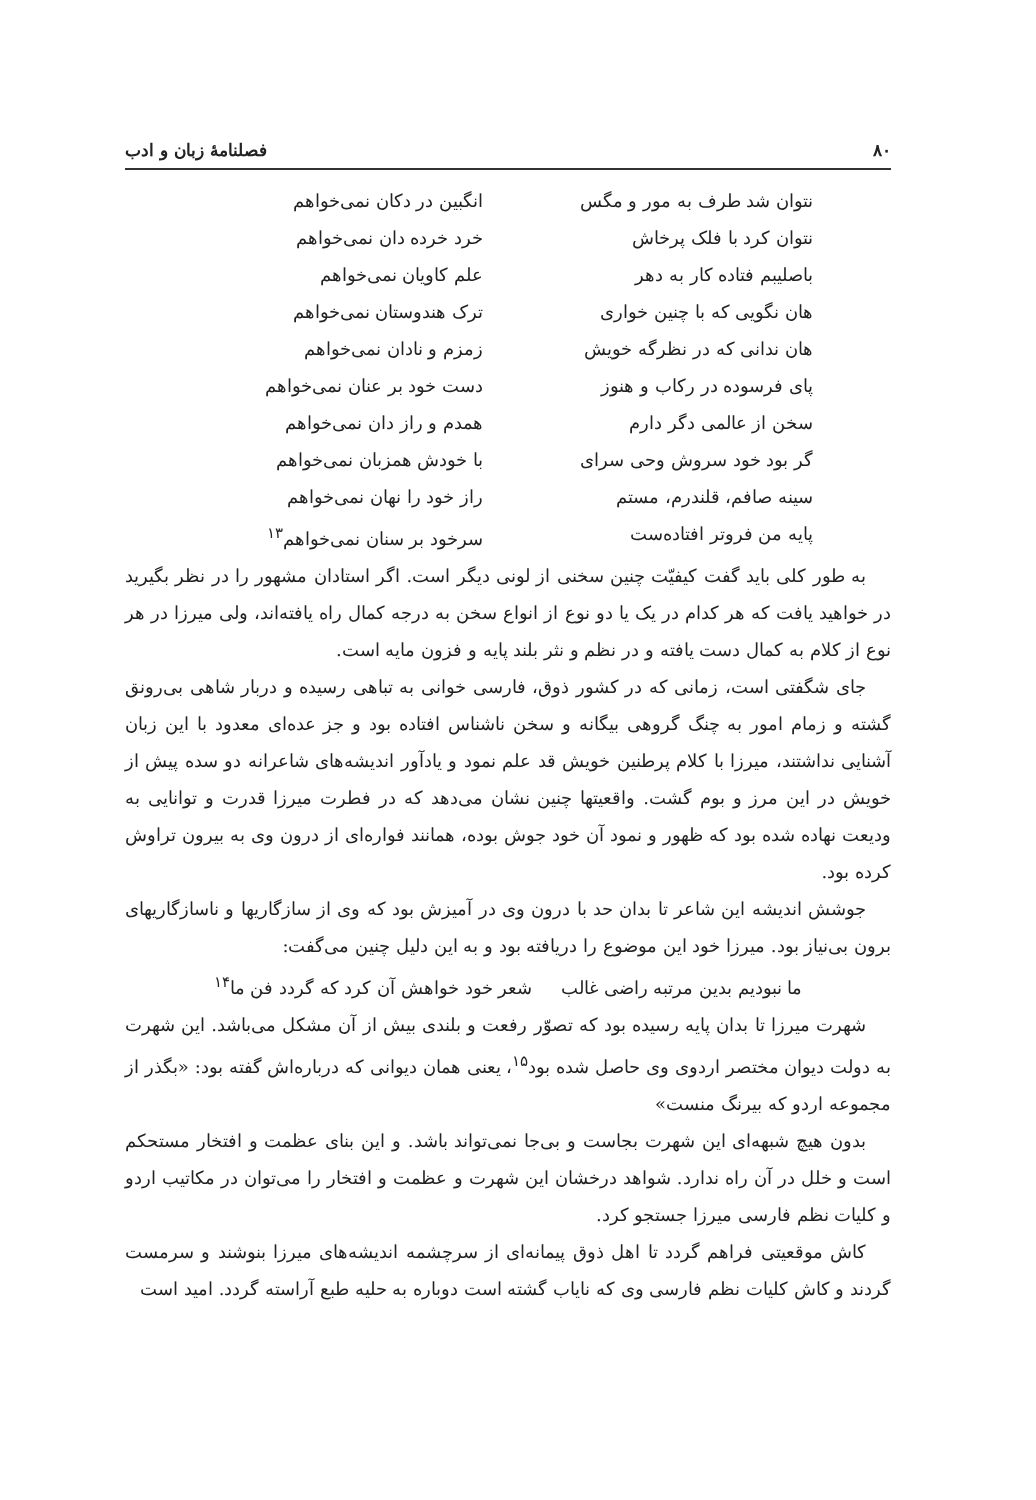۸۰ فصلنامهٔ زبان و ادب
نتوان شد طرف به مور و مگس
نتوان کرد با فلک پرخاش
باصلیبم فتاده کار به دهر
هان نگویی که با چنین خواری
هان ندانی که در نظرگه خویش
پای فرسوده در رکاب و هنوز
سخن از عالمی دگر دارم
گر بود خود سروش وحی سرای
سینه صافم، قلندرم، مستم
پایه من فروتر افتاده‌ست
انگبین در دکان نمی‌خواهم
خرد خرده دان نمی‌خواهم
علم کاویان نمی‌خواهم
ترک هندوستان نمی‌خواهم
زمزم و نادان نمی‌خواهم
دست خود بر عنان نمی‌خواهم
همدم و راز دان نمی‌خواهم
با خودش همزبان نمی‌خواهم
راز خود را نهان نمی‌خواهم
سرخود بر سنان نمی‌خواهم<sup>۱۳</sup>
به طور کلی باید گفت کیفیّت چنین سخنی از لونی دیگر است. اگر استادان مشهور را در نظر بگیرید در خواهید یافت که هر کدام در یک یا دو نوع از انواع سخن به درجه کمال راه یافته‌اند، ولی میرزا در هر نوع از کلام به کمال دست یافته و در نظم و نثر بلند پایه و فزون مایه است.
جای شگفتی است، زمانی که در کشور ذوق، فارسی خوانی به تباهی رسیده و دربار شاهی بی‌رونق گشته و زمام امور به چنگ گروهی بیگانه و سخن ناشناس افتاده بود و جز عده‌ای معدود با این زبان آشنایی نداشتند، میرزا با کلام پرطنین خویش قد علم نمود و یادآور اندیشه‌های شاعرانه دو سده پیش از خویش در این مرز و بوم گشت. واقعیتها چنین نشان می‌دهد که در فطرت میرزا قدرت و توانایی به ودیعت نهاده شده بود که ظهور و نمود آن خود جوش بوده، همانند فواره‌ای از درون وی به بیرون تراوش کرده بود.
جوشش اندیشه این شاعر تا بدان حد با درون وی در آمیزش بود که وی از سازگاریها و ناسازگاریهای برون بی‌نیاز بود. میرزا خود این موضوع را دریافته بود و به این دلیل چنین می‌گفت:
ما نبودیم بدین مرتبه راضی غالب شعر خود خواهش آن کرد که گردد فن ما<sup>۱۴</sup>
شهرت میرزا تا بدان پایه رسیده بود که تصوّر رفعت و بلندی بیش از آن مشکل می‌باشد. این شهرت به دولت دیوان مختصر اردوی وی حاصل شده بود<sup>۱۵</sup>، یعنی همان دیوانی که درباره‌اش گفته بود: «بگذر از مجموعه اردو که بیرنگ منست»
بدون هیچ شبهه‌ای این شهرت بجاست و بی‌جا نمی‌تواند باشد. و این بنای عظمت و افتخار مستحکم است و خلل در آن راه ندارد. شواهد درخشان این شهرت و عظمت و افتخار را می‌توان در مکاتیب اردو و کلیات نظم فارسی میرزا جستجو کرد.
کاش موقعیتی فراهم گردد تا اهل ذوق پیمانه‌ای از سرچشمه اندیشه‌های میرزا بنوشند و سرمست گردند و کاش کلیات نظم فارسی وی که نایاب گشته است دوباره به حلیه طبع آراسته گردد. امید است